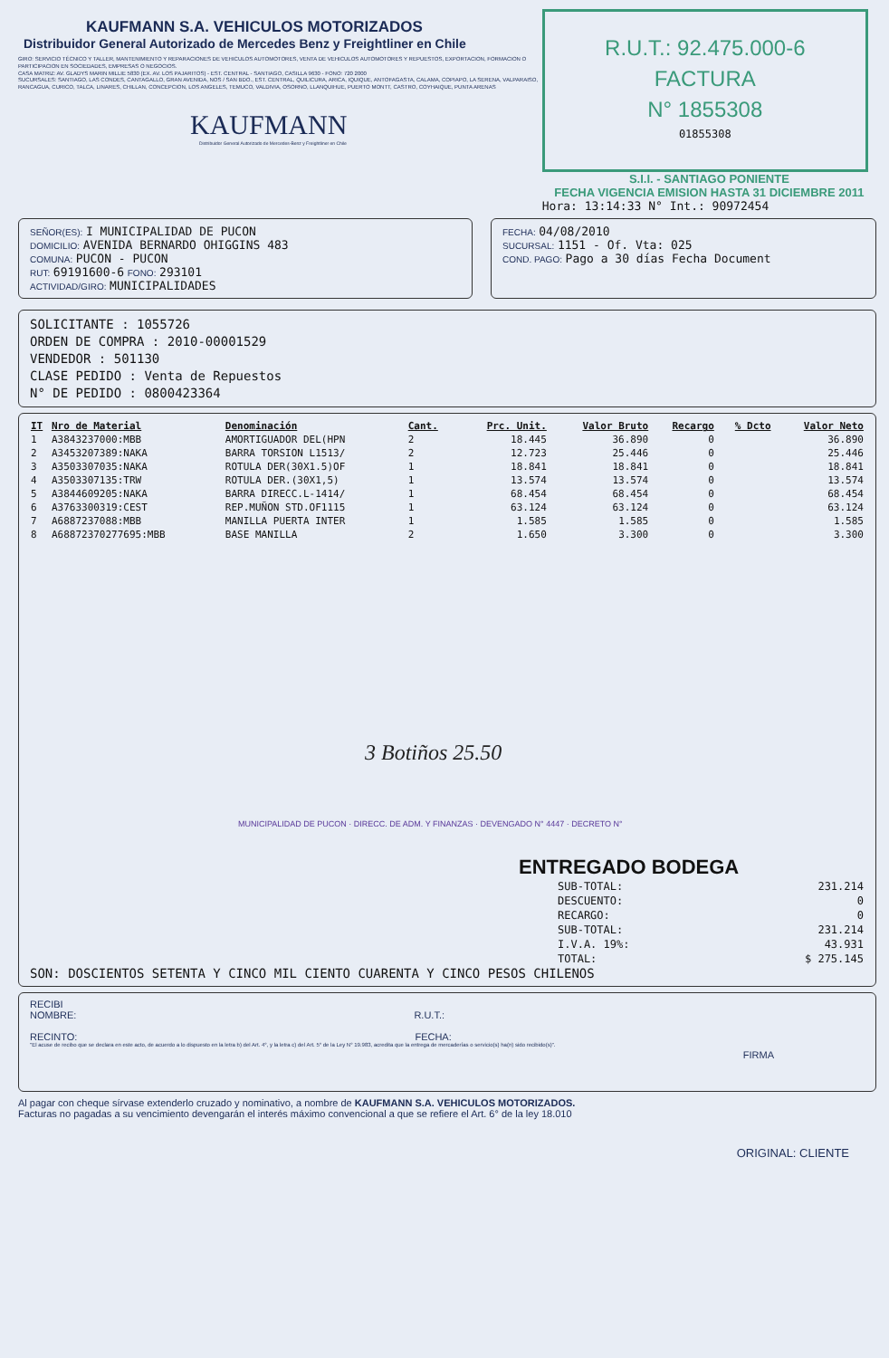KAUFMANN S.A. VEHICULOS MOTORIZADOS
Distribuidor General Autorizado de Mercedes Benz y Freightliner en Chile
GIRO: SERVICIO TÉCNICO Y TALLER, MANTENIMIENTO Y REPARACIONES DE VEHICULOS AUTOMOTORES, VENTA DE VEHICULOS AUTOMOTORES Y REPUESTOS, EXPORTACION, FORMACION O PARTICIPACION EN SOCIEDADES, EMPRESAS O NEGOCIOS.
CASA MATRIZ: AV. GLADYS MARIN MILLIE 5830 (EX. AV. LOS PAJARITOS) - EST. CENTRAL - SANTIAGO, CASILLA 9630 - FONO: 720 2000
SUCURSALES: SANTIAGO, LAS CONDES, CANTAGALLO, GRAN AVENIDA, NOS / SAN BDO., EST. CENTRAL, QUILICURA, ARICA, IQUIQUE, ANTOFAGASTA, CALAMA, COPIAPO, LA SERENA, VALPARAISO, RANCAGUA, CURICO, TALCA, LINARES, CHILLAN, CONCEPCION, LOS ANGELES, TEMUCO, VALDIVIA, OSORNO, LLANQUIHUE, PUERTO MONTT, CASTRO, COYHAIQUE, PUNTA ARENAS
KAUFMANN
Distribuidor General Autorizado de Mercedes-Benz y Freightliner en Chile
R.U.T.: 92.475.000-6
FACTURA
N° 1855308
01855308
S.I.I. - SANTIAGO PONIENTE
FECHA VIGENCIA EMISION HASTA 31 DICIEMBRE 2011
Hora: 13:14:33 N° Int.: 90972454
SEÑOR(ES): I MUNICIPALIDAD DE PUCON
DOMICILIO: AVENIDA BERNARDO OHIGGINS 483
COMUNA: PUCON - PUCON
RUT: 69191600-6 FONO: 293101
ACTIVIDAD/GIRO: MUNICIPALIDADES
FECHA: 04/08/2010
SUCURSAL: 1151 - Of. Vta: 025
COND. PAGO: Pago a 30 días Fecha Document
SOLICITANTE : 1055726
ORDEN DE COMPRA : 2010-00001529
VENDEDOR : 501130
CLASE PEDIDO : Venta de Repuestos
N° DE PEDIDO : 0800423364
| IT | Nro de Material | Denominación | Cant. | Prc. Unit. | Valor Bruto | Recargo | % Dcto | Valor Neto |
| --- | --- | --- | --- | --- | --- | --- | --- | --- |
| 1 | A3843237000:MBB | AMORTIGUADOR DEL(HPN | 2 | 18.445 | 36.890 | 0 | | 36.890 |
| 2 | A3453207389:NAKA | BARRA TORSION L1513/ | 2 | 12.723 | 25.446 | 0 | | 25.446 |
| 3 | A3503307035:NAKA | ROTULA DER(30X1.5)OF | 1 | 18.841 | 18.841 | 0 | | 18.841 |
| 4 | A3503307135:TRW | ROTULA DER.(30X1,5) | 1 | 13.574 | 13.574 | 0 | | 13.574 |
| 5 | A3844609205:NAKA | BARRA DIRECC.L-1414/ | 1 | 68.454 | 68.454 | 0 | | 68.454 |
| 6 | A3763300319:CEST | REP.MUÑON STD.OF1115 | 1 | 63.124 | 63.124 | 0 | | 63.124 |
| 7 | A6887237088:MBB | MANILLA PUERTA INTER | 1 | 1.585 | 1.585 | 0 | | 1.585 |
| 8 | A68872370277695:MBB | BASE MANILLA | 2 | 1.650 | 3.300 | 0 | | 3.300 |
3 Botiños 25.50
MUNICIPALIDAD DE PUCON · DIRECC. DE ADM. Y FINANZAS · DEVENGADO N° 4447 · DECRETO N°
ENTREGADO BODEGA
| SUB-TOTAL: | 231.214 |
| DESCUENTO: | 0 |
| RECARGO: | 0 |
| SUB-TOTAL: | 231.214 |
| I.V.A. 19%: | 43.931 |
| TOTAL: | $ 275.145 |
SON: DOSCIENTOS SETENTA Y CINCO MIL CIENTO CUARENTA Y CINCO PESOS CHILENOS
RECIBI
NOMBRE: R.U.T.:
RECINTO: FECHA:
"El acuse de recibo que se declara en este acto, de acuerdo a lo dispuesto en la letra b) del Art. 4°, y la letra c) del Art. 5° de la Ley N° 19.983, acredita que la entrega de mercaderías o servicio(s) ha(n) sido recibido(s)".
FIRMA
Al pagar con cheque sírvase extenderlo cruzado y nominativo, a nombre de KAUFMANN S.A. VEHICULOS MOTORIZADOS.
Facturas no pagadas a su vencimiento devengarán el interés máximo convencional a que se refiere el Art. 6° de la ley 18.010
ORIGINAL: CLIENTE